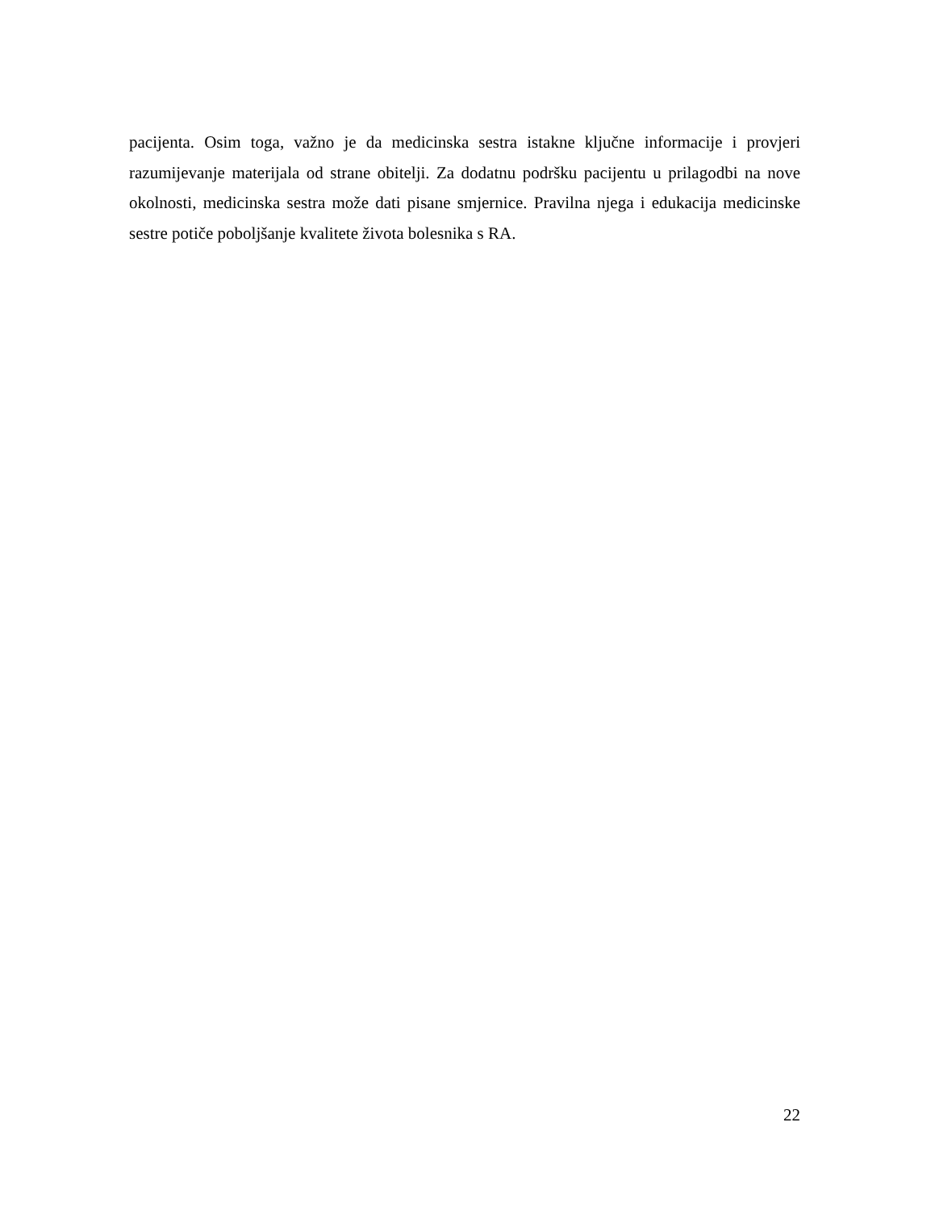pacijenta. Osim toga, važno je da medicinska sestra istakne ključne informacije i provjeri razumijevanje materijala od strane obitelji. Za dodatnu podršku pacijentu u prilagodbi na nove okolnosti, medicinska sestra može dati pisane smjernice. Pravilna njega i edukacija medicinske sestre potiče poboljšanje kvalitete života bolesnika s RA.
22